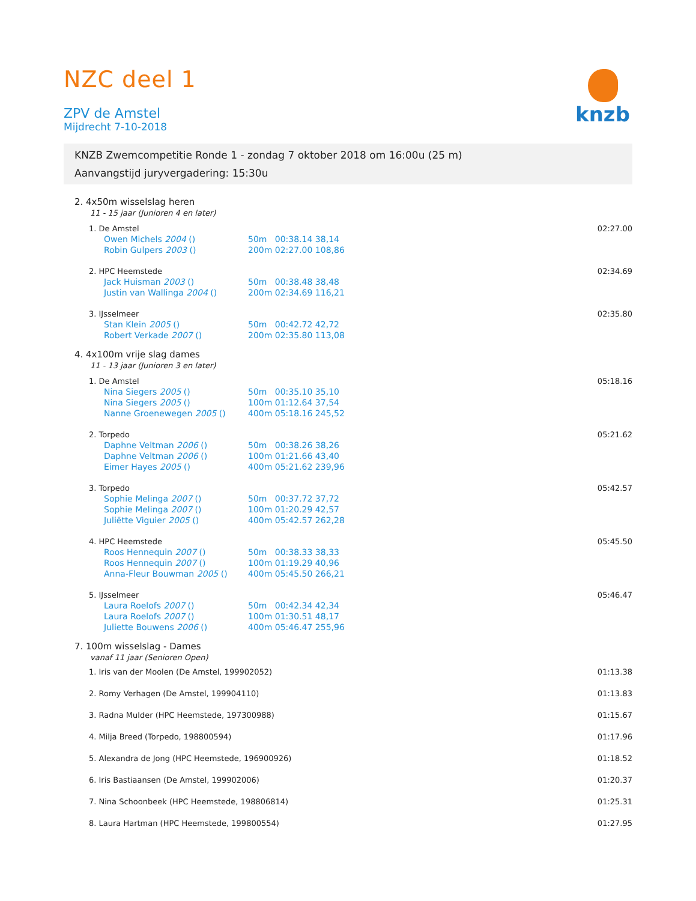knzb
NZC deel 1
ZPV de Amstel
Mijdrecht 7-10-2018
KNZB Zwemcompetitie Ronde 1 - zondag 7 oktober 2018 om 16:00u (25 m)
Aanvangstijd juryvergadering: 15:30u
2. 4x50m wisselslag heren
11 - 15 jaar (Junioren 4 en later)
| | 1. De Amstel | | | 02:27.00 |
| | Owen Michels 2004 () | 50m 00:38.14 38,14 | | |
| | Robin Gulpers 2003 () | 200m 02:27.00 108,86 | | |
| | 2. HPC Heemstede | | | 02:34.69 |
| | Jack Huisman 2003 () | 50m 00:38.48 38,48 | | |
| | Justin van Wallinga 2004 () | 200m 02:34.69 116,21 | | |
| | 3. IJsselmeer | | | 02:35.80 |
| | Stan Klein 2005 () | 50m 00:42.72 42,72 | | |
| | Robert Verkade 2007 () | 200m 02:35.80 113,08 | | |
4. 4x100m vrije slag dames
11 - 13 jaar (Junioren 3 en later)
| | 1. De Amstel | | | 05:18.16 |
| | Nina Siegers 2005 () | 50m 00:35.10 35,10 | | |
| | Nina Siegers 2005 () | 100m 01:12.64 37,54 | | |
| | Nanne Groenewegen 2005 () | 400m 05:18.16 245,52 | | |
| | 2. Torpedo | | | 05:21.62 |
| | Daphne Veltman 2006 () | 50m 00:38.26 38,26 | | |
| | Daphne Veltman 2006 () | 100m 01:21.66 43,40 | | |
| | Eimer Hayes 2005 () | 400m 05:21.62 239,96 | | |
| | 3. Torpedo | | | 05:42.57 |
| | Sophie Melinga 2007 () | 50m 00:37.72 37,72 | | |
| | Sophie Melinga 2007 () | 100m 01:20.29 42,57 | | |
| | Juliëtte Viguier 2005 () | 400m 05:42.57 262,28 | | |
| | 4. HPC Heemstede | | | 05:45.50 |
| | Roos Hennequin 2007 () | 50m 00:38.33 38,33 | | |
| | Roos Hennequin 2007 () | 100m 01:19.29 40,96 | | |
| | Anna-Fleur Bouwman 2005 () | 400m 05:45.50 266,21 | | |
| | 5. IJsselmeer | | | 05:46.47 |
| | Laura Roelofs 2007 () | 50m 00:42.34 42,34 | | |
| | Laura Roelofs 2007 () | 100m 01:30.51 48,17 | | |
| | Juliette Bouwens 2006 () | 400m 05:46.47 255,96 | | |
7. 100m wisselslag - Dames
vanaf 11 jaar (Senioren Open)
| | 1. Iris van der Moolen (De Amstel, 199902052) | 01:13.38 |
| | 2. Romy Verhagen (De Amstel, 199904110) | 01:13.83 |
| | 3. Radna Mulder (HPC Heemstede, 197300988) | 01:15.67 |
| | 4. Milja Breed (Torpedo, 198800594) | 01:17.96 |
| | 5. Alexandra de Jong (HPC Heemstede, 196900926) | 01:18.52 |
| | 6. Iris Bastiaansen (De Amstel, 199902006) | 01:20.37 |
| | 7. Nina Schoonbeek (HPC Heemstede, 198806814) | 01:25.31 |
| | 8. Laura Hartman (HPC Heemstede, 199800554) | 01:27.95 |